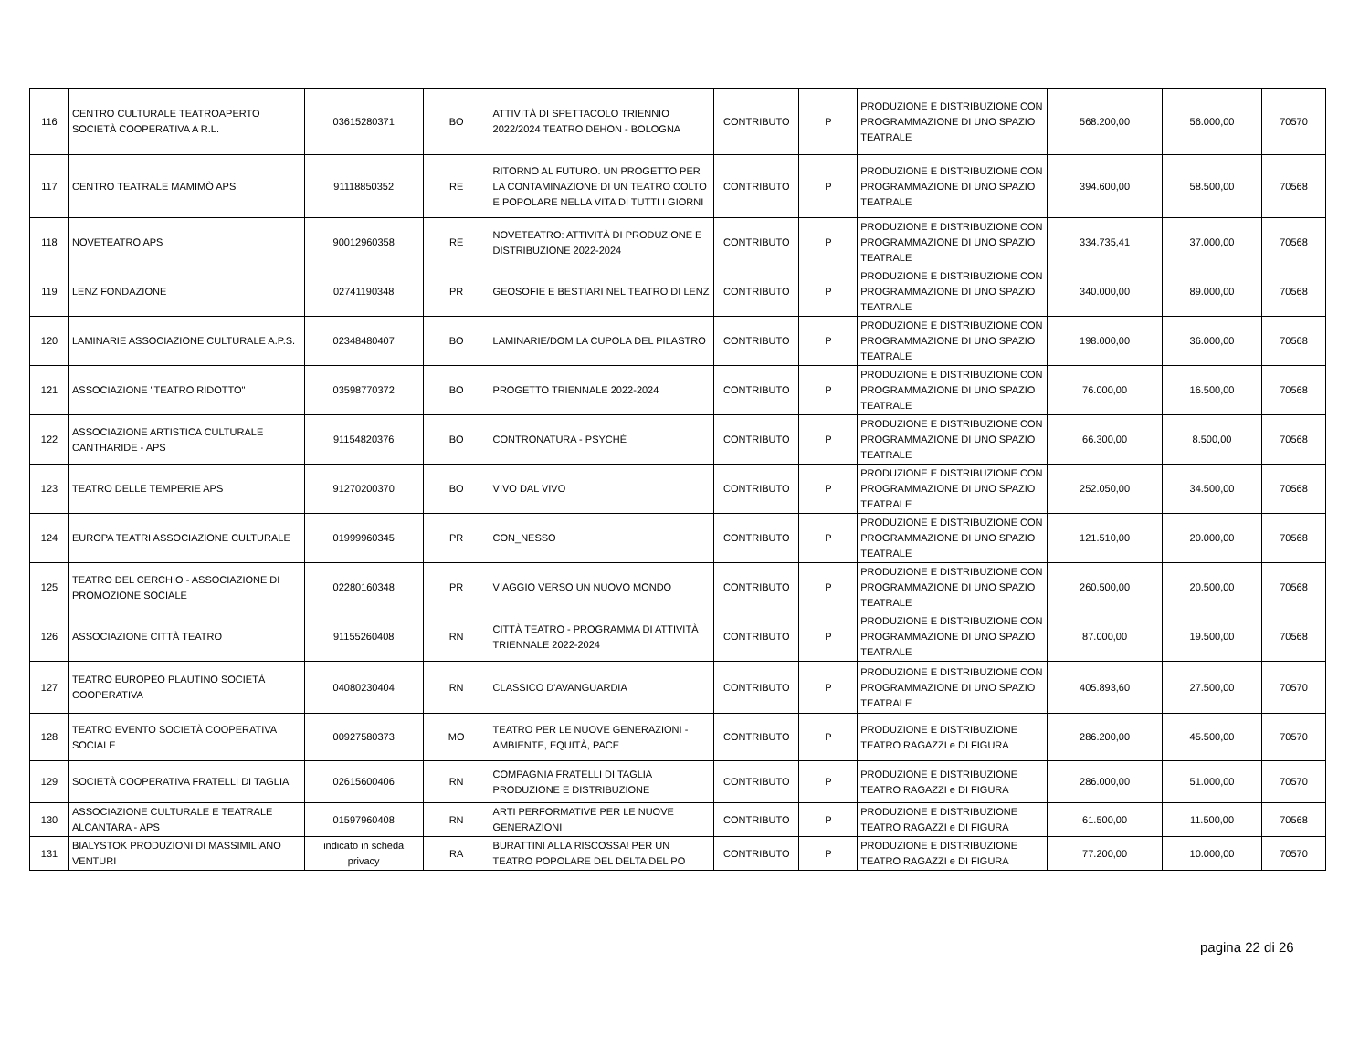| 116 | CENTRO CULTURALE TEATROAPERTO SOCIETÀ COOPERATIVA A R.L. | 03615280371 | BO | ATTIVITÀ DI SPETTACOLO TRIENNIO 2022/2024 TEATRO DEHON - BOLOGNA | CONTRIBUTO | P | PRODUZIONE E DISTRIBUZIONE CON PROGRAMMAZIONE DI UNO SPAZIO TEATRALE | 568.200,00 | 56.000,00 | 70570 |
| 117 | CENTRO TEATRALE MAMIMÒ APS | 91118850352 | RE | RITORNO AL FUTURO. UN PROGETTO PER LA CONTAMINAZIONE DI UN TEATRO COLTO E POPOLARE NELLA VITA DI TUTTI I GIORNI | CONTRIBUTO | P | PRODUZIONE E DISTRIBUZIONE CON PROGRAMMAZIONE DI UNO SPAZIO TEATRALE | 394.600,00 | 58.500,00 | 70568 |
| 118 | NOVETEATRO APS | 90012960358 | RE | NOVETEATRO: ATTIVITÀ DI PRODUZIONE E DISTRIBUZIONE 2022-2024 | CONTRIBUTO | P | PRODUZIONE E DISTRIBUZIONE CON PROGRAMMAZIONE DI UNO SPAZIO TEATRALE | 334.735,41 | 37.000,00 | 70568 |
| 119 | LENZ FONDAZIONE | 02741190348 | PR | GEOSOFIE E BESTIARI NEL TEATRO DI LENZ | CONTRIBUTO | P | PRODUZIONE E DISTRIBUZIONE CON PROGRAMMAZIONE DI UNO SPAZIO TEATRALE | 340.000,00 | 89.000,00 | 70568 |
| 120 | LAMINARIE ASSOCIAZIONE CULTURALE A.P.S. | 02348480407 | BO | LAMINARIE/DOM LA CUPOLA DEL PILASTRO | CONTRIBUTO | P | PRODUZIONE E DISTRIBUZIONE CON PROGRAMMAZIONE DI UNO SPAZIO TEATRALE | 198.000,00 | 36.000,00 | 70568 |
| 121 | ASSOCIAZIONE "TEATRO RIDOTTO" | 03598770372 | BO | PROGETTO TRIENNALE 2022-2024 | CONTRIBUTO | P | PRODUZIONE E DISTRIBUZIONE CON PROGRAMMAZIONE DI UNO SPAZIO TEATRALE | 76.000,00 | 16.500,00 | 70568 |
| 122 | ASSOCIAZIONE ARTISTICA CULTURALE CANTHARIDE - APS | 91154820376 | BO | CONTRONATURA - PSYCHÉ | CONTRIBUTO | P | PRODUZIONE E DISTRIBUZIONE CON PROGRAMMAZIONE DI UNO SPAZIO TEATRALE | 66.300,00 | 8.500,00 | 70568 |
| 123 | TEATRO DELLE TEMPERIE APS | 91270200370 | BO | VIVO DAL VIVO | CONTRIBUTO | P | PRODUZIONE E DISTRIBUZIONE CON PROGRAMMAZIONE DI UNO SPAZIO TEATRALE | 252.050,00 | 34.500,00 | 70568 |
| 124 | EUROPA TEATRI ASSOCIAZIONE CULTURALE | 01999960345 | PR | CON_NESSO | CONTRIBUTO | P | PRODUZIONE E DISTRIBUZIONE CON PROGRAMMAZIONE DI UNO SPAZIO TEATRALE | 121.510,00 | 20.000,00 | 70568 |
| 125 | TEATRO DEL CERCHIO - ASSOCIAZIONE DI PROMOZIONE SOCIALE | 02280160348 | PR | VIAGGIO VERSO UN NUOVO MONDO | CONTRIBUTO | P | PRODUZIONE E DISTRIBUZIONE CON PROGRAMMAZIONE DI UNO SPAZIO TEATRALE | 260.500,00 | 20.500,00 | 70568 |
| 126 | ASSOCIAZIONE CITTÀ TEATRO | 91155260408 | RN | CITTÀ TEATRO - PROGRAMMA DI ATTIVITÀ TRIENNALE 2022-2024 | CONTRIBUTO | P | PRODUZIONE E DISTRIBUZIONE CON PROGRAMMAZIONE DI UNO SPAZIO TEATRALE | 87.000,00 | 19.500,00 | 70568 |
| 127 | TEATRO EUROPEO PLAUTINO SOCIETÀ COOPERATIVA | 04080230404 | RN | CLASSICO D'AVANGUARDIA | CONTRIBUTO | P | PRODUZIONE E DISTRIBUZIONE CON PROGRAMMAZIONE DI UNO SPAZIO TEATRALE | 405.893,60 | 27.500,00 | 70570 |
| 128 | TEATRO EVENTO SOCIETÀ COOPERATIVA SOCIALE | 00927580373 | MO | TEATRO PER LE NUOVE GENERAZIONI - AMBIENTE, EQUITÀ, PACE | CONTRIBUTO | P | PRODUZIONE E DISTRIBUZIONE TEATRO RAGAZZI e DI FIGURA | 286.200,00 | 45.500,00 | 70570 |
| 129 | SOCIETÀ COOPERATIVA FRATELLI DI TAGLIA | 02615600406 | RN | COMPAGNIA FRATELLI DI TAGLIA PRODUZIONE E DISTRIBUZIONE | CONTRIBUTO | P | PRODUZIONE E DISTRIBUZIONE TEATRO RAGAZZI e DI FIGURA | 286.000,00 | 51.000,00 | 70570 |
| 130 | ASSOCIAZIONE CULTURALE E TEATRALE ALCANTARA - APS | 01597960408 | RN | ARTI PERFORMATIVE PER LE NUOVE GENERAZIONI | CONTRIBUTO | P | PRODUZIONE E DISTRIBUZIONE TEATRO RAGAZZI e DI FIGURA | 61.500,00 | 11.500,00 | 70568 |
| 131 | BIALYSTOK PRODUZIONI DI MASSIMILIANO VENTURI | indicato in scheda privacy | RA | BURATTINI ALLA RISCOSSA! PER UN TEATRO POPOLARE DEL DELTA DEL PO | CONTRIBUTO | P | PRODUZIONE E DISTRIBUZIONE TEATRO RAGAZZI e DI FIGURA | 77.200,00 | 10.000,00 | 70570 |
pagina 22 di 26